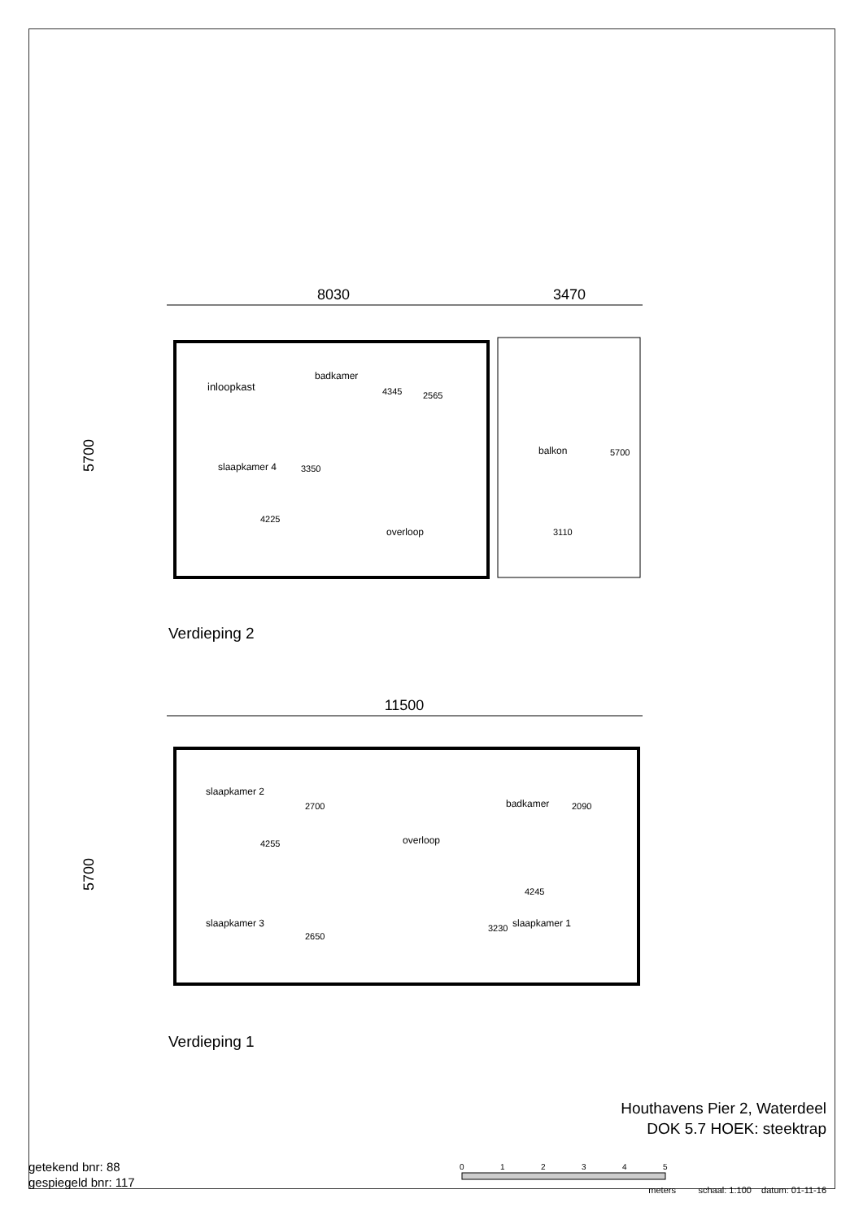8030
3470
5700
inloopkast
badkamer
4345
2565
slaapkamer 4
3350
4225
overloop
balkon
5700
3110
Verdieping 2
11500
5700
slaapkamer 2
2700
4255
overloop
badkamer
2090
4245
3230
slaapkamer 1
slaapkamer 3
2650
Verdieping 1
Houthavens Pier 2, Waterdeel
DOK 5.7 HOEK: steektrap
getekend bnr: 88
gespiegeld bnr: 117
0
1
2
3
4
5
meters schaal: 1:100 datum: 01-11-16